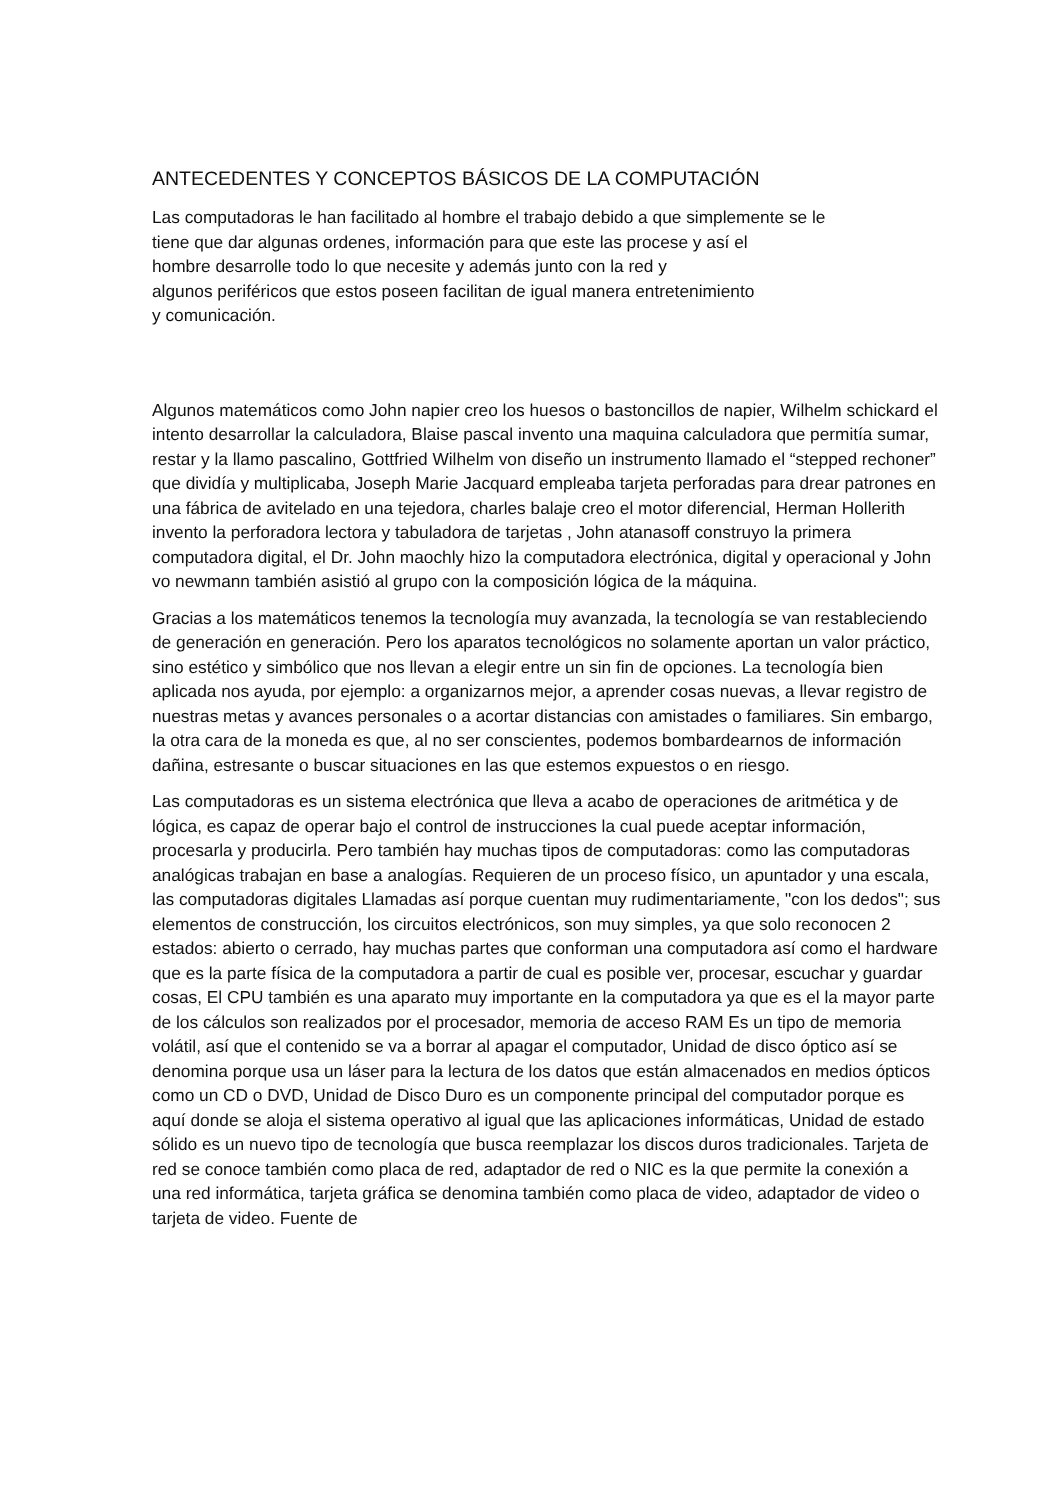ANTECEDENTES Y CONCEPTOS BÁSICOS DE LA COMPUTACIÓN
Las computadoras le han facilitado al hombre el trabajo debido a que simplemente se le
tiene que dar algunas ordenes, información para que este las procese y así el
hombre desarrolle todo lo que necesite y además junto con la red y
algunos periféricos que estos poseen facilitan de igual manera entretenimiento
y comunicación.
Algunos matemáticos como John napier creo los huesos o bastoncillos de napier, Wilhelm schickard el intento desarrollar la calculadora, Blaise pascal invento una maquina calculadora que permitía sumar, restar y la llamo pascalino, Gottfried Wilhelm von diseño un instrumento llamado el “stepped rechoner” que dividía y multiplicaba, Joseph Marie Jacquard empleaba tarjeta perforadas para drear patrones en una fábrica de avitelado en una tejedora, charles balaje creo el motor diferencial, Herman Hollerith invento la perforadora lectora y tabuladora de tarjetas , John atanasoff construyo la primera computadora digital, el Dr. John maochly hizo la computadora electrónica, digital y operacional y John vo newmann también asistió al grupo con la composición lógica de la máquina.
Gracias a los matemáticos tenemos la tecnología muy avanzada, la tecnología se van restableciendo de generación en generación. Pero los aparatos tecnológicos no solamente aportan un valor práctico, sino estético y simbólico que nos llevan a elegir entre un sin fin de opciones. La tecnología bien aplicada nos ayuda, por ejemplo: a organizarnos mejor, a aprender cosas nuevas, a llevar registro de nuestras metas y avances personales o a acortar distancias con amistades o familiares. Sin embargo, la otra cara de la moneda es que, al no ser conscientes, podemos bombardearnos de información dañina, estresante o buscar situaciones en las que estemos expuestos o en riesgo.
Las computadoras es un sistema electrónica que lleva a acabo de operaciones de aritmética y de lógica, es capaz de operar bajo el control de instrucciones la cual puede aceptar información, procesarla y producirla. Pero también hay muchas tipos de computadoras: como las computadoras analógicas trabajan en base a analogías. Requieren de un proceso físico, un apuntador y una escala, las computadoras digitales Llamadas así porque cuentan muy rudimentariamente, "con los dedos"; sus elementos de construcción, los circuitos electrónicos, son muy simples, ya que solo reconocen 2 estados: abierto o cerrado, hay muchas partes que conforman una computadora así como el hardware que es la parte física de la computadora a partir de cual es posible ver, procesar, escuchar y guardar cosas, El CPU también es una aparato muy importante en la computadora ya que es el la mayor parte de los cálculos son realizados por el procesador, memoria de acceso RAM Es un tipo de memoria volátil, así que el contenido se va a borrar al apagar el computador, Unidad de disco óptico así se denomina porque usa un láser para la lectura de los datos que están almacenados en medios ópticos como un CD o DVD, Unidad de Disco Duro es un componente principal del computador porque es aquí donde se aloja el sistema operativo al igual que las aplicaciones informáticas, Unidad de estado sólido es un nuevo tipo de tecnología que busca reemplazar los discos duros tradicionales. Tarjeta de red se conoce también como placa de red, adaptador de red o NIC es la que permite la conexión a una red informática, tarjeta gráfica se denomina también como placa de video, adaptador de video o tarjeta de video. Fuente de